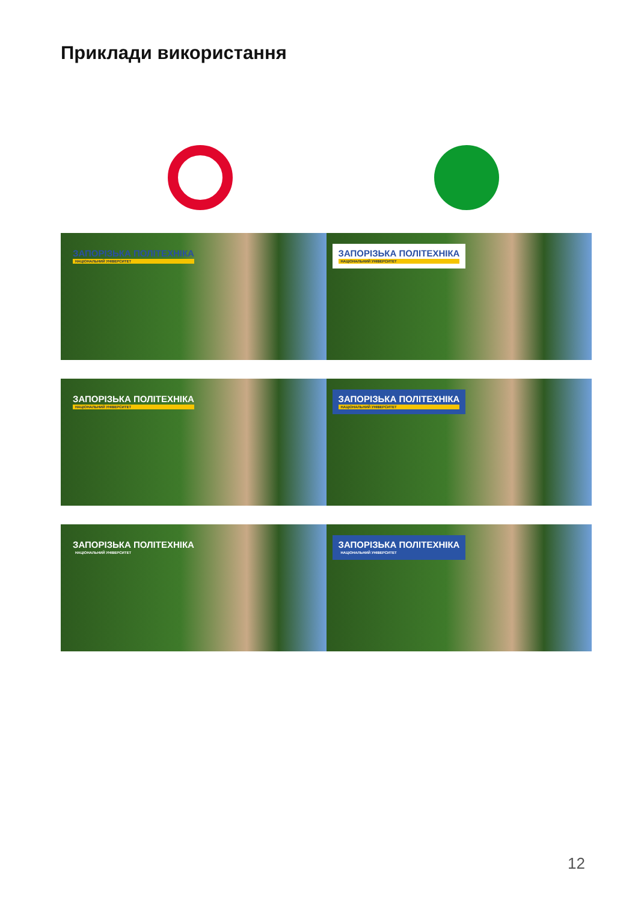Приклади використання
ЗАПОРІЗЬКА ПОЛІТЕХНІКА НАЦІОНАЛЬНИЙ УНІВЕРСИТЕТ
ЗАПОРІЗЬКА ПОЛІТЕХНІКА НАЦІОНАЛЬНИЙ УНІВЕРСИТЕТ
ЗАПОРІЗЬКА ПОЛІТЕХНІКА НАЦІОНАЛЬНИЙ УНІВЕРСИТЕТ
ЗАПОРІЗЬКА ПОЛІТЕХНІКА НАЦІОНАЛЬНИЙ УНІВЕРСИТЕТ
ЗАПОРІЗЬКА ПОЛІТЕХНІКА НАЦІОНАЛЬНИЙ УНІВЕРСИТЕТ
ЗАПОРІЗЬКА ПОЛІТЕХНІКА НАЦІОНАЛЬНИЙ УНІВЕРСИТЕТ
12